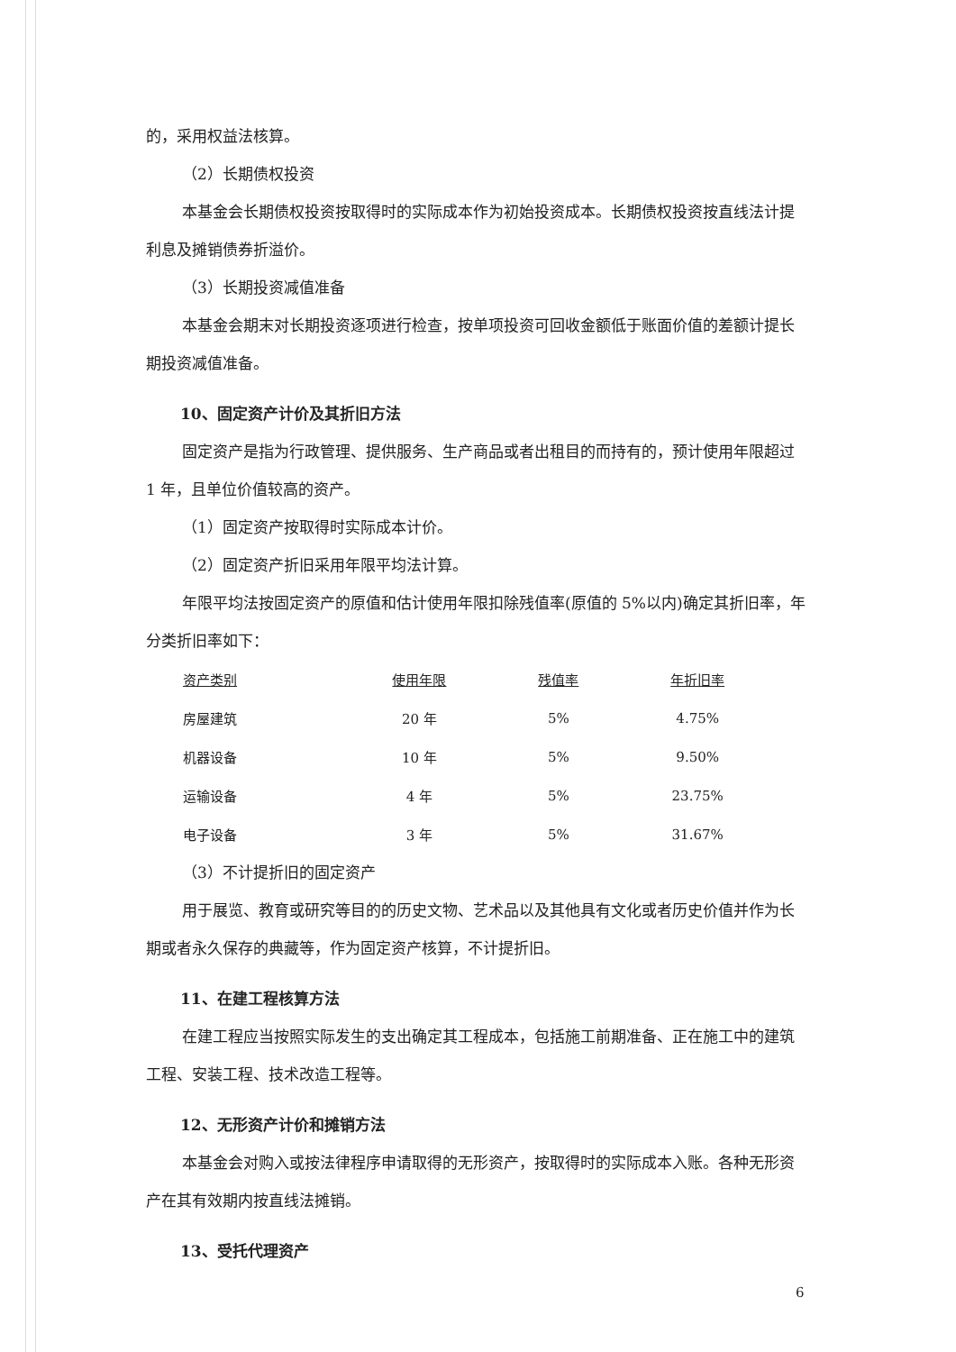的，采用权益法核算。
（2）长期债权投资
本基金会长期债权投资按取得时的实际成本作为初始投资成本。长期债权投资按直线法计提利息及摊销债券折溢价。
（3）长期投资减值准备
本基金会期末对长期投资逐项进行检查，按单项投资可回收金额低于账面价值的差额计提长期投资减值准备。
10、固定资产计价及其折旧方法
固定资产是指为行政管理、提供服务、生产商品或者出租目的而持有的，预计使用年限超过 1 年，且单位价值较高的资产。
（1）固定资产按取得时实际成本计价。
（2）固定资产折旧采用年限平均法计算。
年限平均法按固定资产的原值和估计使用年限扣除残值率(原值的 5%以内)确定其折旧率，年分类折旧率如下：
| 资产类别 | 使用年限 | 残值率 | 年折旧率 |
| --- | --- | --- | --- |
| 房屋建筑 | 20 年 | 5% | 4.75% |
| 机器设备 | 10 年 | 5% | 9.50% |
| 运输设备 | 4 年 | 5% | 23.75% |
| 电子设备 | 3 年 | 5% | 31.67% |
（3）不计提折旧的固定资产
用于展览、教育或研究等目的的历史文物、艺术品以及其他具有文化或者历史价值并作为长期或者永久保存的典藏等，作为固定资产核算，不计提折旧。
11、在建工程核算方法
在建工程应当按照实际发生的支出确定其工程成本，包括施工前期准备、正在施工中的建筑工程、安装工程、技术改造工程等。
12、无形资产计价和摊销方法
本基金会对购入或按法律程序申请取得的无形资产，按取得时的实际成本入账。各种无形资产在其有效期内按直线法摊销。
13、受托代理资产
6